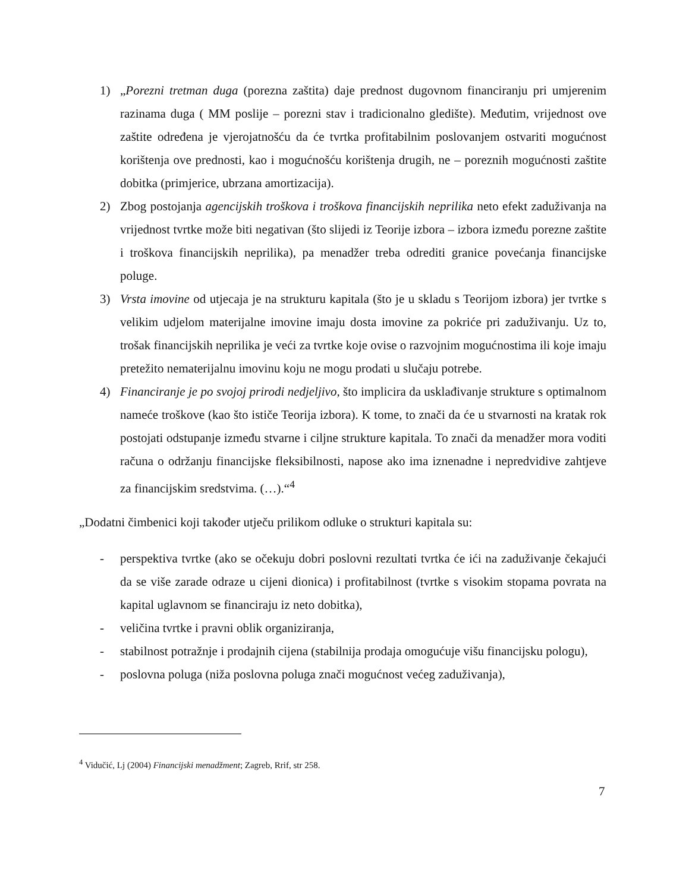1) „Porezni tretman duga (porezna zaštita) daje prednost dugovnom financiranju pri umjerenim razinama duga ( MM poslije – porezni stav i tradicionalno gledište). Međutim, vrijednost ove zaštite određena je vjerojatnošću da će tvrtka profitabilnim poslovanjem ostvariti mogućnost korištenja ove prednosti, kao i mogućnošću korištenja drugih, ne – poreznih mogućnosti zaštite dobitka (primjerice, ubrzana amortizacija).
2) Zbog postojanja agencijskih troškova i troškova financijskih neprilika neto efekt zaduživanja na vrijednost tvrtke može biti negativan (što slijedi iz Teorije izbora – izbora između porezne zaštite i troškova financijskih neprilika), pa menadžer treba odrediti granice povećanja financijske poluge.
3) Vrsta imovine od utjecaja je na strukturu kapitala (što je u skladu s Teorijom izbora) jer tvrtke s velikim udjelom materijalne imovine imaju dosta imovine za pokriće pri zaduživanju. Uz to, trošak financijskih neprilika je veći za tvrtke koje ovise o razvojnim mogućnostima ili koje imaju pretežito nematerijalnu imovinu koju ne mogu prodati u slučaju potrebe.
4) Financiranje je po svojoj prirodi nedjeljivo, što implicira da usklađivanje strukture s optimalnom nameće troškove (kao što ističe Teorija izbora). K tome, to znači da će u stvarnosti na kratak rok postojati odstupanje između stvarne i ciljne strukture kapitala. To znači da menadžer mora voditi računa o održanju financijske fleksibilnosti, napose ako ima iznenadne i nepredvidive zahtjeve za financijskim sredstvima. (…).“<sup>4</sup>
„Dodatni čimbenici koji također utječu prilikom odluke o strukturi kapitala su:
- perspektiva tvrtke (ako se očekuju dobri poslovni rezultati tvrtka će ići na zaduživanje čekajući da se više zarade odraze u cijeni dionica) i profitabilnost (tvrtke s visokim stopama povrata na kapital uglavnom se financiraju iz neto dobitka),
- veličina tvrtke i pravni oblik organiziranja,
- stabilnost potražnje i prodajnih cijena (stabilnija prodaja omogućuje višu financijsku pologu),
- poslovna poluga (niža poslovna poluga znači mogućnost većeg zaduživanja),
<sup>4</sup> Vidučić, Lj (2004) Financijski menadžment; Zagreb, Rrif, str 258.
7